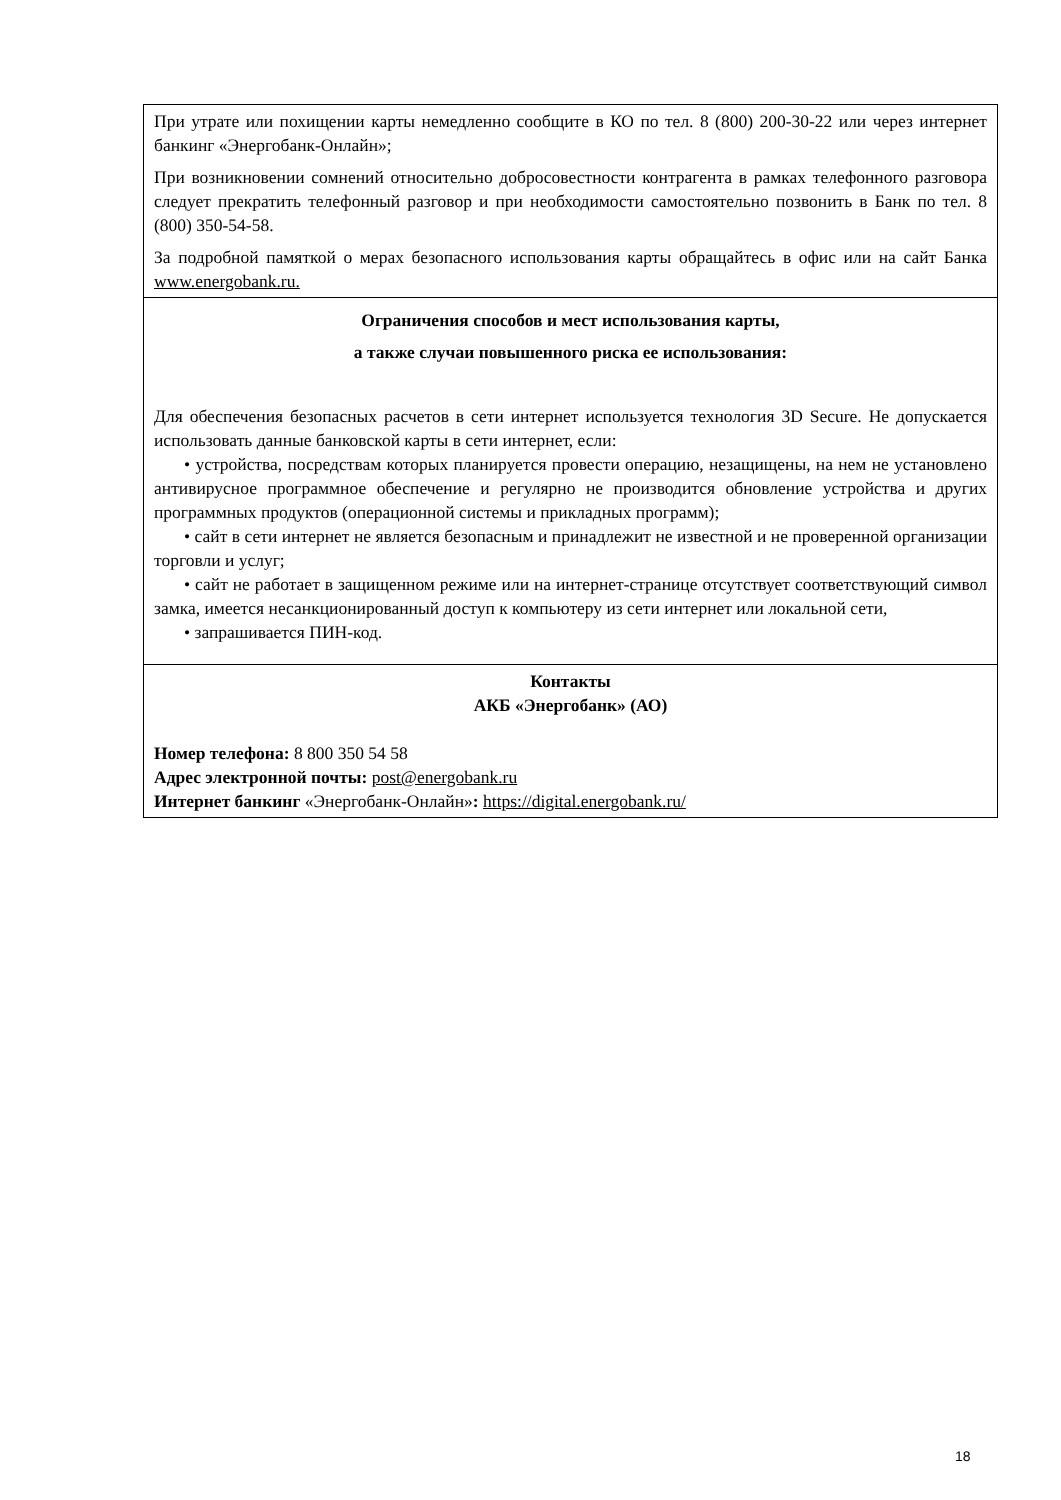| При утрате или похищении карты немедленно сообщите в КО по тел. 8 (800) 200-30-22 или через интернет банкинг «Энергобанк-Онлайн»; При возникновении сомнений относительно добросовестности контрагента в рамках телефонного разговора следует прекратить телефонный разговор и при необходимости самостоятельно позвонить в Банк по тел. 8 (800) 350-54-58. За подробной памяткой о мерах безопасного использования карты обращайтесь в офис или на сайт Банка www.energobank.ru. |
| Ограничения способов и мест использования карты, а также случаи повышенного риска ее использования: Для обеспечения безопасных расчетов в сети интернет используется технология 3D Secure. Не допускается использовать данные банковской карты в сети интернет, если: • устройства, посредствам которых планируется провести операцию, незащищены, на нем не установлено антивирусное программное обеспечение и регулярно не производится обновление устройства и других программных продуктов (операционной системы и прикладных программ); • сайт в сети интернет не является безопасным и принадлежит не известной и не проверенной организации торговли и услуг; • сайт не работает в защищенном режиме или на интернет-странице отсутствует соответствующий символ замка, имеется несанкционированный доступ к компьютеру из сети интернет или локальной сети, • запрашивается ПИН-код. |
| Контакты АКБ «Энергобанк» (АО) Номер телефона: 8 800 350 54 58 Адрес электронной почты: post@energobank.ru Интернет банкинг «Энергобанк-Онлайн» : https://digital.energobank.ru/ |
18